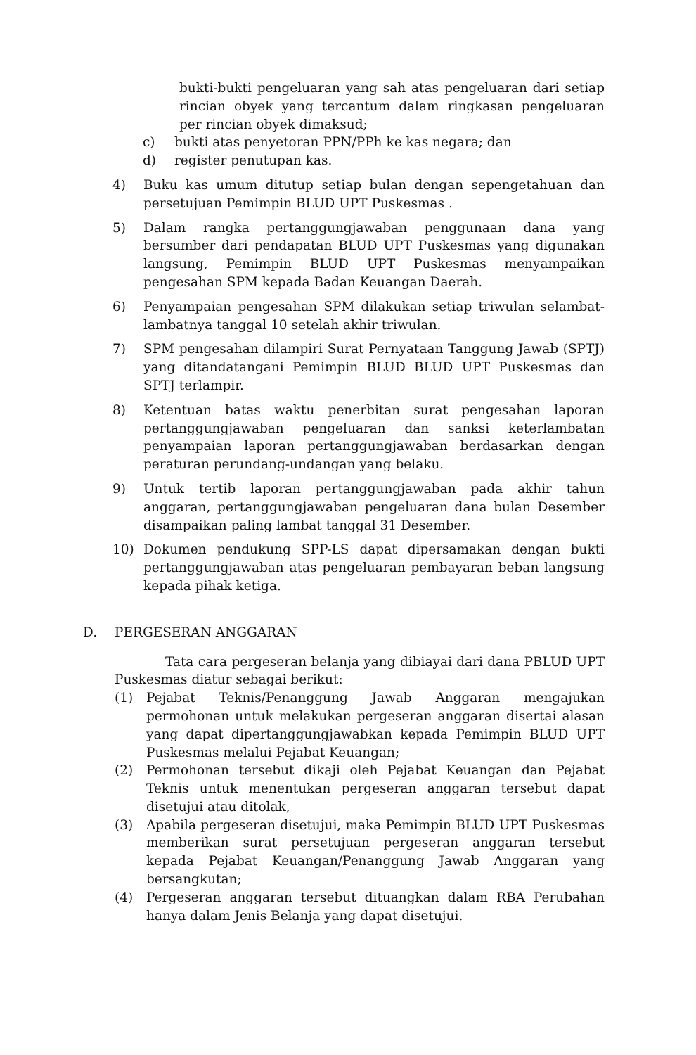bukti-bukti pengeluaran yang sah atas pengeluaran dari setiap rincian obyek yang tercantum dalam ringkasan pengeluaran per rincian obyek dimaksud;
c) bukti atas penyetoran PPN/PPh ke kas negara; dan
d) register penutupan kas.
4) Buku kas umum ditutup setiap bulan dengan sepengetahuan dan persetujuan Pemimpin BLUD UPT Puskesmas .
5) Dalam rangka pertanggungjawaban penggunaan dana yang bersumber dari pendapatan BLUD UPT Puskesmas yang digunakan langsung, Pemimpin BLUD UPT Puskesmas menyampaikan pengesahan SPM kepada Badan Keuangan Daerah.
6) Penyampaian pengesahan SPM dilakukan setiap triwulan selambat-lambatnya tanggal 10 setelah akhir triwulan.
7) SPM pengesahan dilampiri Surat Pernyataan Tanggung Jawab (SPTJ) yang ditandatangani Pemimpin BLUD BLUD UPT Puskesmas dan SPTJ terlampir.
8) Ketentuan batas waktu penerbitan surat pengesahan laporan pertanggungjawaban pengeluaran dan sanksi keterlambatan penyampaian laporan pertanggungjawaban berdasarkan dengan peraturan perundang-undangan yang belaku.
9) Untuk tertib laporan pertanggungjawaban pada akhir tahun anggaran, pertanggungjawaban pengeluaran dana bulan Desember disampaikan paling lambat tanggal 31 Desember.
10) Dokumen pendukung SPP-LS dapat dipersamakan dengan bukti pertanggungjawaban atas pengeluaran pembayaran beban langsung kepada pihak ketiga.
D. PERGESERAN ANGGARAN
Tata cara pergeseran belanja yang dibiayai dari dana PBLUD UPT Puskesmas diatur sebagai berikut:
(1) Pejabat Teknis/Penanggung Jawab Anggaran mengajukan permohonan untuk melakukan pergeseran anggaran disertai alasan yang dapat dipertanggungjawabkan kepada Pemimpin BLUD UPT Puskesmas melalui Pejabat Keuangan;
(2) Permohonan tersebut dikaji oleh Pejabat Keuangan dan Pejabat Teknis untuk menentukan pergeseran anggaran tersebut dapat disetujui atau ditolak,
(3) Apabila pergeseran disetujui, maka Pemimpin BLUD UPT Puskesmas memberikan surat persetujuan pergeseran anggaran tersebut kepada Pejabat Keuangan/Penanggung Jawab Anggaran yang bersangkutan;
(4) Pergeseran anggaran tersebut dituangkan dalam RBA Perubahan hanya dalam Jenis Belanja yang dapat disetujui.